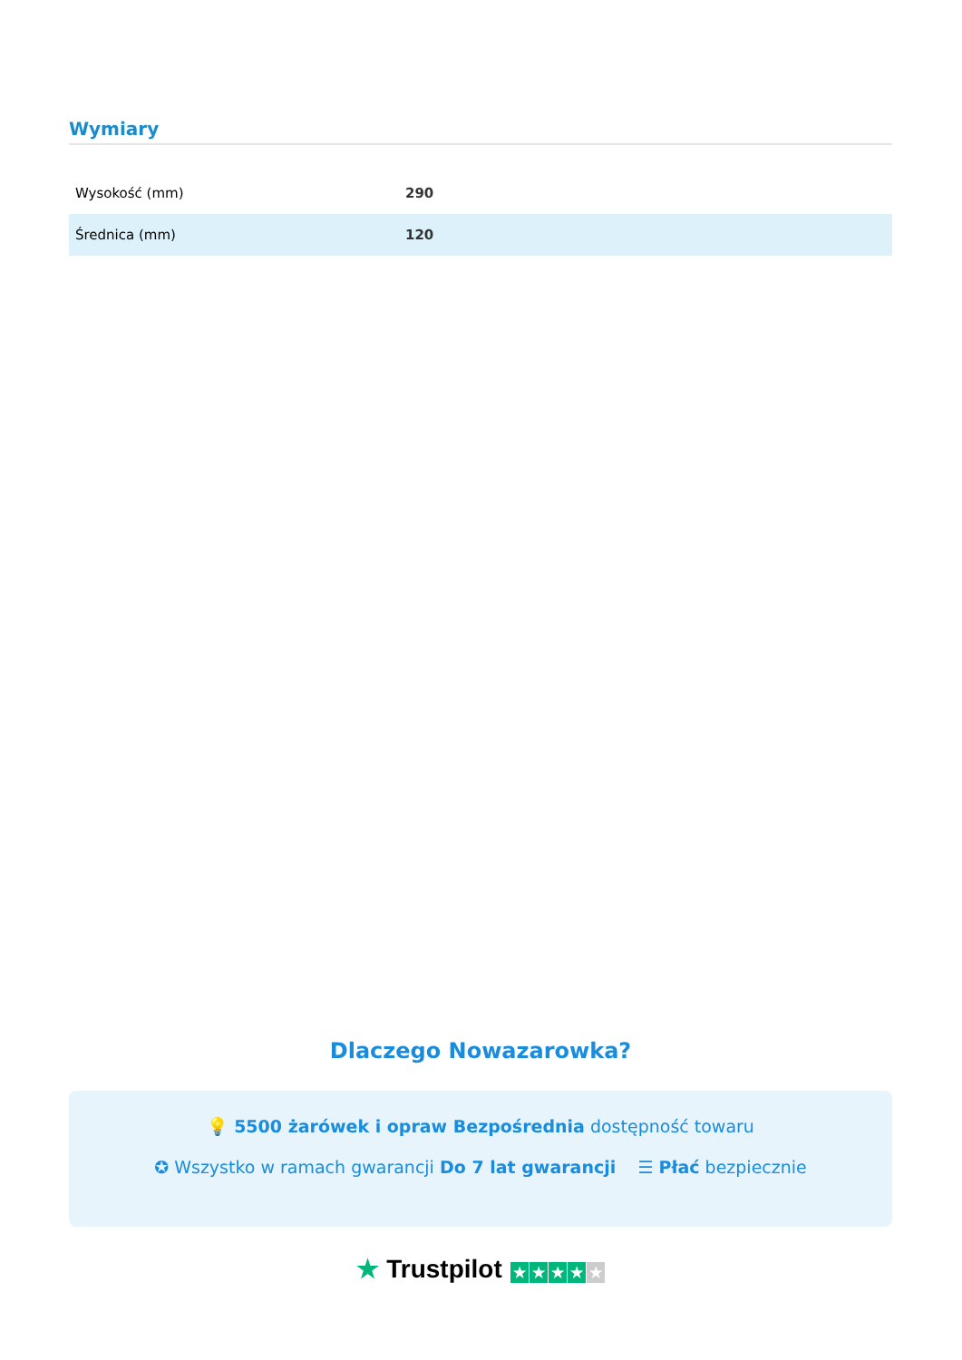Wymiary
| Wysokość (mm) | 290 |
| Średnica (mm) | 120 |
Dlaczego Nowazarowka?
💡 5500 żarówek i opraw Bezpośrednia dostępność towaru
✪ Wszystko w ramach gwarancji Do 7 lat gwarancji ☰ Płać bezpiecznie
★ Trustpilot ★ ★ ★ ★ ★